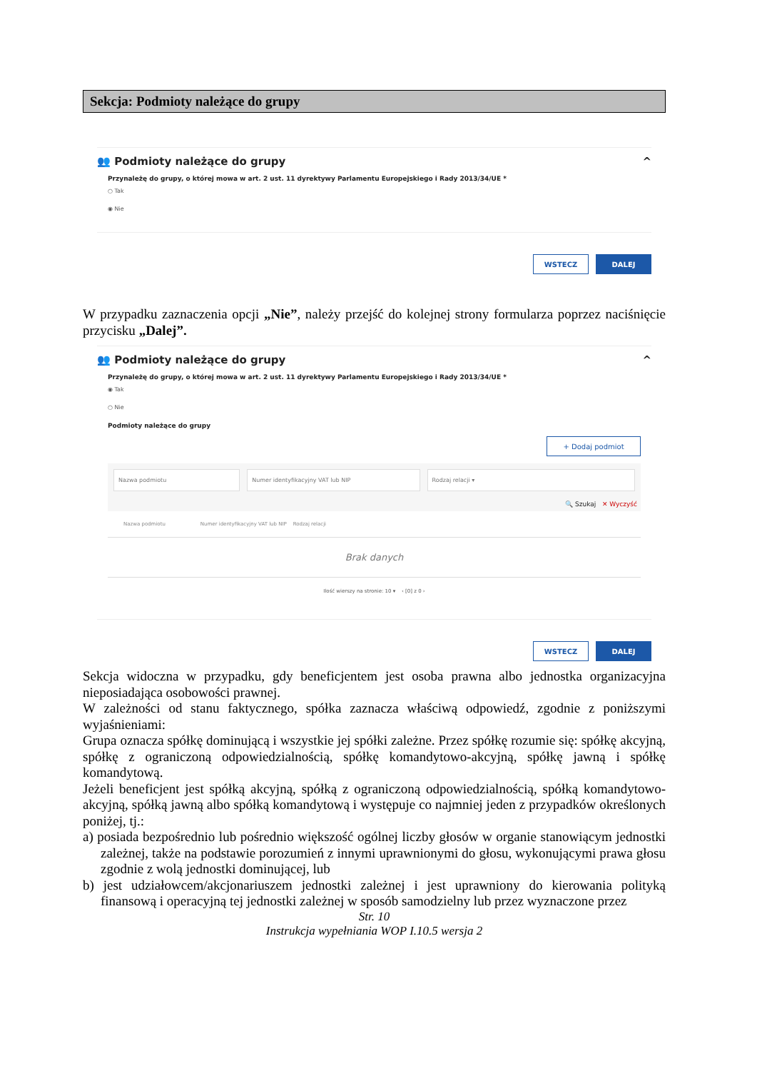Sekcja: Podmioty należące do grupy
👥 Podmioty należące do grupy ^
Przynależę do grupy, o której mowa w art. 2 ust. 11 dyrektywy Parlamentu Europejskiego i Rady 2013/34/UE *
○ Tak
◉ Nie
WSTECZ DALEJ
W przypadku zaznaczenia opcji „Nie”, należy przejść do kolejnej strony formularza poprzez naciśnięcie przycisku „Dalej”.
👥 Podmioty należące do grupy ^
Przynależę do grupy, o której mowa w art. 2 ust. 11 dyrektywy Parlamentu Europejskiego i Rady 2013/34/UE *
◉ Tak
○ Nie
Podmioty należące do grupy
+ Dodaj podmiot
Nazwa podmiotu Numer identyfikacyjny VAT lub NIP
Rodzaj relacji ▾
🔍 Szukaj ✕ Wyczyść
Nazwa podmiotu Numer identyfikacyjny VAT lub NIP Rodzaj relacji
Brak danych
Ilość wierszy na stronie: 10 ▾ ‹ [0] z 0 ›
WSTECZ DALEJ
Sekcja widoczna w przypadku, gdy beneficjentem jest osoba prawna albo jednostka organizacyjna nieposiadająca osobowości prawnej.
W zależności od stanu faktycznego, spółka zaznacza właściwą odpowiedź, zgodnie z poniższymi wyjaśnieniami:
Grupa oznacza spółkę dominującą i wszystkie jej spółki zależne. Przez spółkę rozumie się: spółkę akcyjną, spółkę z ograniczoną odpowiedzialnością, spółkę komandytowo-akcyjną, spółkę jawną i spółkę komandytową.
Jeżeli beneficjent jest spółką akcyjną, spółką z ograniczoną odpowiedzialnością, spółką komandytowo-akcyjną, spółką jawną albo spółką komandytową i występuje co najmniej jeden z przypadków określonych poniżej, tj.:
a) posiada bezpośrednio lub pośrednio większość ogólnej liczby głosów w organie stanowiącym jednostki zależnej, także na podstawie porozumień z innymi uprawnionymi do głosu, wykonującymi prawa głosu zgodnie z wolą jednostki dominującej, lub
b) jest udziałowcem/akcjonariuszem jednostki zależnej i jest uprawniony do kierowania polityką finansową i operacyjną tej jednostki zależnej w sposób samodzielny lub przez wyznaczone przez
Str. 10
Instrukcja wypełniania WOP I.10.5 wersja 2